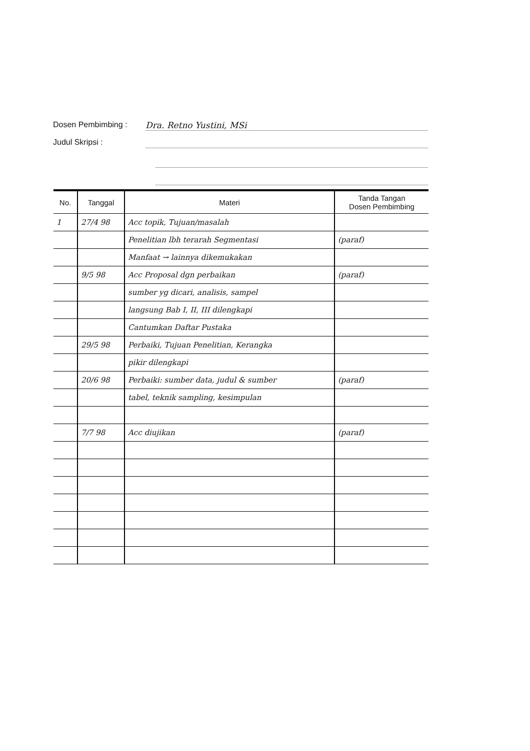Dosen Pembimbing : Dra. Retno Yustini, MSi
Judul Skripsi :
| No. | Tanggal | Materi | Tanda Tangan Dosen Pembimbing |
| --- | --- | --- | --- |
| 1 | 27/4 98 | Acc topik, Tujuan/masalah | |
| | | Penelitian lbh terarah Segmentasi | (paraf) |
| | | Manfaat → lainnya dikemukakan | |
| | 9/5 98 | Acc Proposal dgn perbaikan | (paraf) |
| | | sumber yg dicari, analisis, sampel | |
| | | langsung Bab I, II, III dilengkapi | |
| | | Cantumkan Daftar Pustaka | |
| | 29/5 98 | Perbaiki, Tujuan Penelitian, Kerangka | |
| | | pikir dilengkapi | |
| | 20/6 98 | Perbaiki: sumber data, judul & sumber | (paraf) |
| | | tabel, teknik sampling, kesimpulan | |
| | 7/7 98 | Acc diujikan | (paraf) |